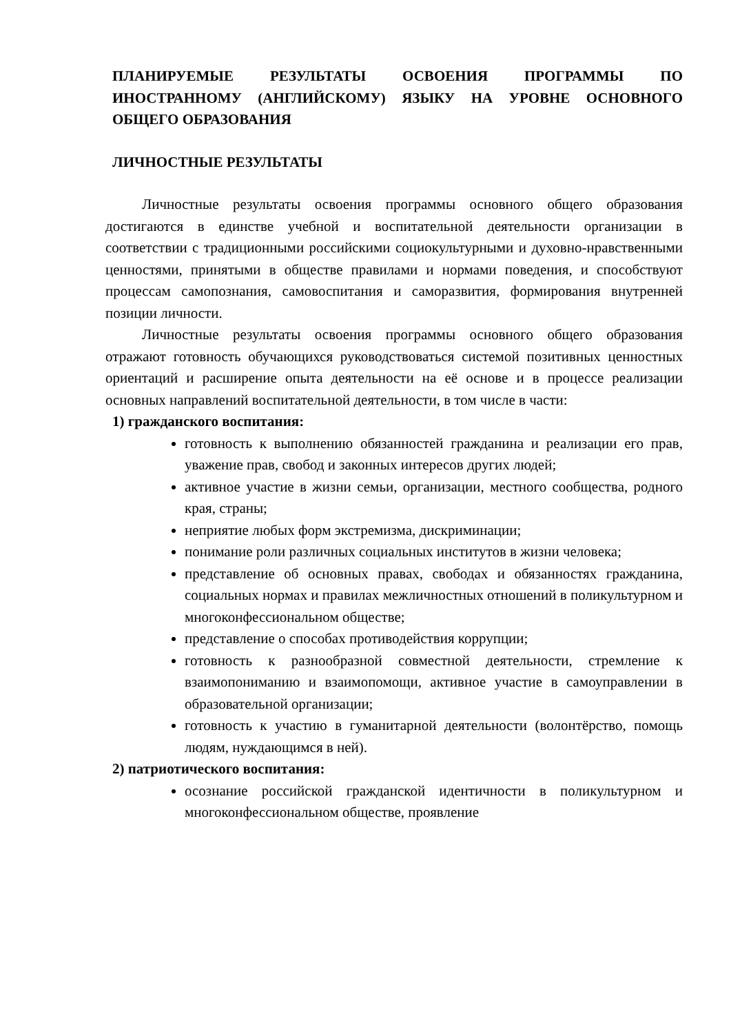ПЛАНИРУЕМЫЕ РЕЗУЛЬТАТЫ ОСВОЕНИЯ ПРОГРАММЫ ПО ИНОСТРАННОМУ (АНГЛИЙСКОМУ) ЯЗЫКУ НА УРОВНЕ ОСНОВНОГО ОБЩЕГО ОБРАЗОВАНИЯ
ЛИЧНОСТНЫЕ РЕЗУЛЬТАТЫ
Личностные результаты освоения программы основного общего образования достигаются в единстве учебной и воспитательной деятельности организации в соответствии с традиционными российскими социокультурными и духовно-нравственными ценностями, принятыми в обществе правилами и нормами поведения, и способствуют процессам самопознания, самовоспитания и саморазвития, формирования внутренней позиции личности.
Личностные результаты освоения программы основного общего образования отражают готовность обучающихся руководствоваться системой позитивных ценностных ориентаций и расширение опыта деятельности на её основе и в процессе реализации основных направлений воспитательной деятельности, в том числе в части:
1) гражданского воспитания:
готовность к выполнению обязанностей гражданина и реализации его прав, уважение прав, свобод и законных интересов других людей;
активное участие в жизни семьи, организации, местного сообщества, родного края, страны;
неприятие любых форм экстремизма, дискриминации;
понимание роли различных социальных институтов в жизни человека;
представление об основных правах, свободах и обязанностях гражданина, социальных нормах и правилах межличностных отношений в поликультурном и многоконфессиональном обществе;
представление о способах противодействия коррупции;
готовность к разнообразной совместной деятельности, стремление к взаимопониманию и взаимопомощи, активное участие в самоуправлении в образовательной организации;
готовность к участию в гуманитарной деятельности (волонтёрство, помощь людям, нуждающимся в ней).
2) патриотического воспитания:
осознание российской гражданской идентичности в поликультурном и многоконфессиональном обществе, проявление